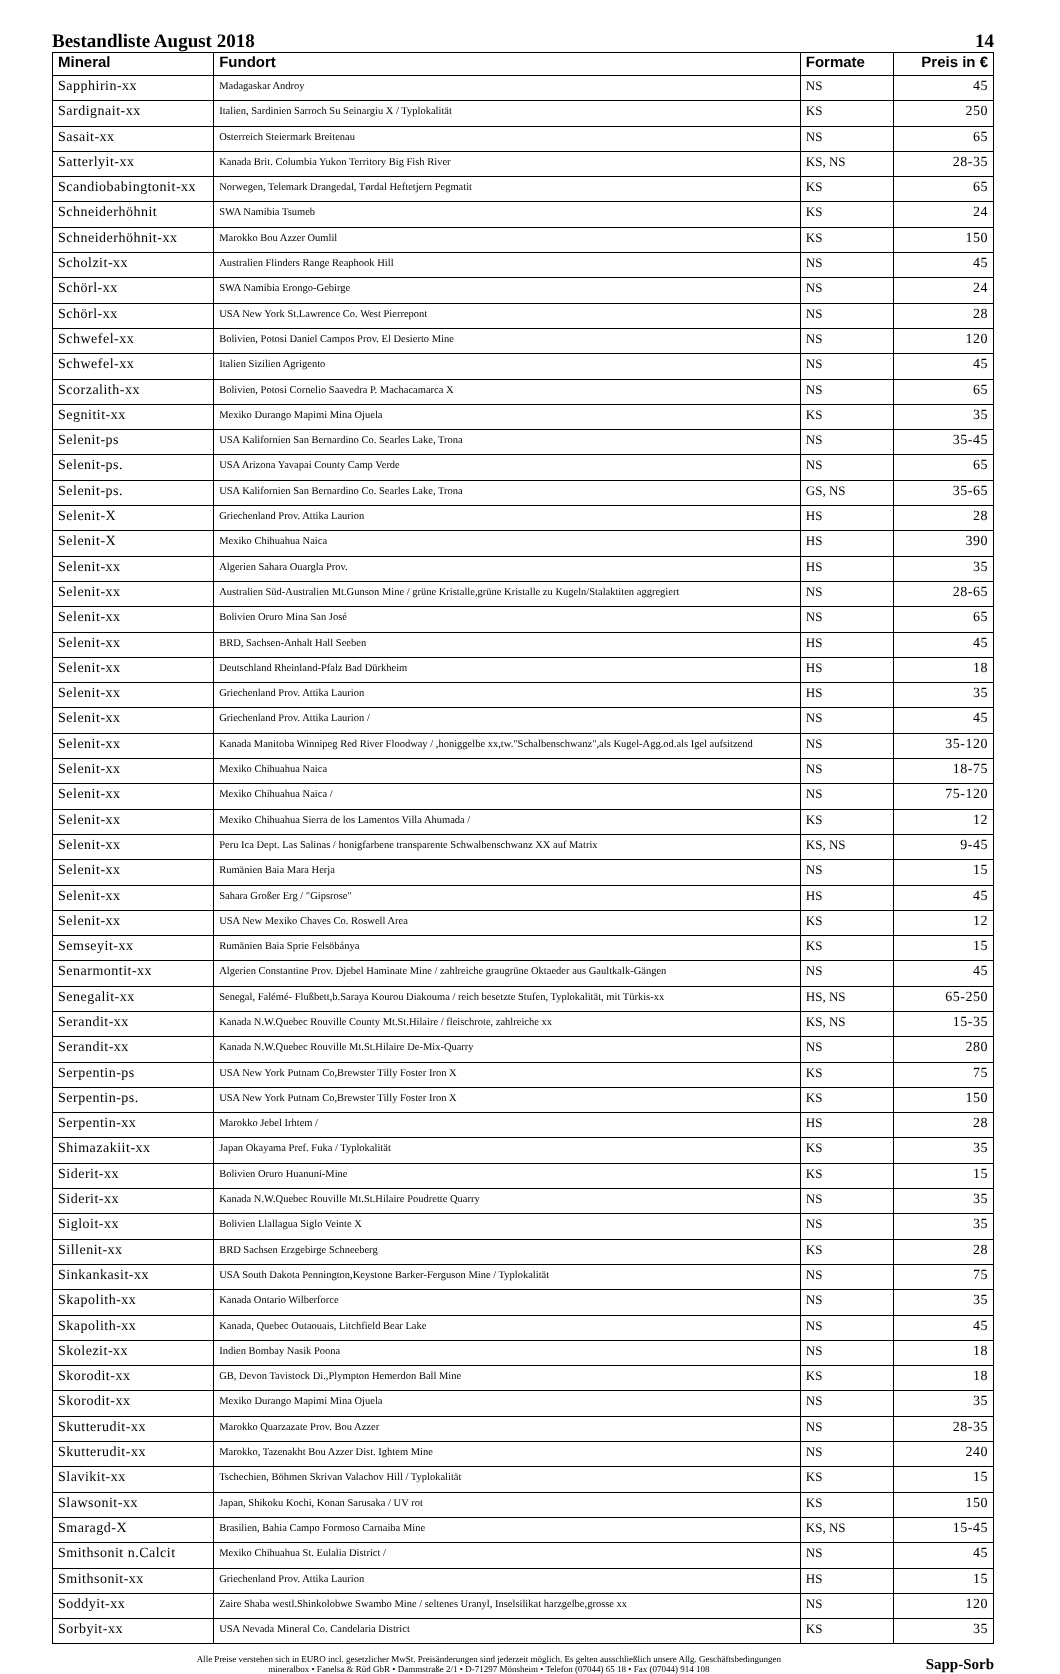Bestandliste August 2018 14
| Mineral | Fundort | Formate | Preis in € |
| --- | --- | --- | --- |
| Sapphirin-xx | Madagaskar Androy | NS | 45 |
| Sardignait-xx | Italien, Sardinien Sarroch Su Seinargiu X / Typlokalität | KS | 250 |
| Sasait-xx | Osterreich Steiermark Breitenau | NS | 65 |
| Satterlyit-xx | Kanada Brit. Columbia Yukon Territory Big Fish River | KS, NS | 28-35 |
| Scandiobabingtonit-xx | Norwegen, Telemark Drangedal, Tørdal Heftetjern Pegmatit | KS | 65 |
| Schneiderhöhnit | SWA Namibia Tsumeb | KS | 24 |
| Schneiderhöhnit-xx | Marokko Bou Azzer Oumlil | KS | 150 |
| Scholzit-xx | Australien Flinders Range Reaphook Hill | NS | 45 |
| Schörl-xx | SWA Namibia Erongo-Gebirge | NS | 24 |
| Schörl-xx | USA New York St.Lawrence Co. West Pierrepont | NS | 28 |
| Schwefel-xx | Bolivien, Potosi Daniel Campos Prov. El Desierto Mine | NS | 120 |
| Schwefel-xx | Italien Sizilien Agrigento | NS | 45 |
| Scorzalith-xx | Bolivien, Potosi Cornelio Saavedra P. Machacamarca X | NS | 65 |
| Segnitit-xx | Mexiko Durango Mapimi Mina Ojuela | KS | 35 |
| Selenit-ps | USA Kalifornien San Bernardino Co. Searles Lake, Trona | NS | 35-45 |
| Selenit-ps. | USA Arizona Yavapai County Camp Verde | NS | 65 |
| Selenit-ps. | USA Kalifornien San Bernardino Co. Searles Lake, Trona | GS, NS | 35-65 |
| Selenit-X | Griechenland Prov. Attika Laurion | HS | 28 |
| Selenit-X | Mexiko Chihuahua Naica | HS | 390 |
| Selenit-xx | Algerien Sahara Ouargla Prov. | HS | 35 |
| Selenit-xx | Australien Süd-Australien Mt.Gunson Mine / grüne Kristalle,grüne Kristalle zu Kugeln/Stalaktiten aggregiert | NS | 28-65 |
| Selenit-xx | Bolivien Oruro Mina San José | NS | 65 |
| Selenit-xx | BRD, Sachsen-Anhalt Hall Seeben | HS | 45 |
| Selenit-xx | Deutschland Rheinland-Pfalz Bad Dürkheim | HS | 18 |
| Selenit-xx | Griechenland Prov. Attika Laurion | HS | 35 |
| Selenit-xx | Griechenland Prov. Attika Laurion / | NS | 45 |
| Selenit-xx | Kanada Manitoba Winnipeg Red River Floodway / ,honiggelbe xx,tw."Schalbenschwanz",als Kugel-Agg.od.als Igel aufsitzend | NS | 35-120 |
| Selenit-xx | Mexiko Chihuahua Naica | NS | 18-75 |
| Selenit-xx | Mexiko Chihuahua Naica / | NS | 75-120 |
| Selenit-xx | Mexiko Chihuahua Sierra de los Lamentos Villa Ahumada / | KS | 12 |
| Selenit-xx | Peru Ica Dept. Las Salinas / honigfarbene transparente Schwalbenschwanz XX auf Matrix | KS, NS | 9-45 |
| Selenit-xx | Rumänien Baia Mara Herja | NS | 15 |
| Selenit-xx | Sahara Großer Erg / "Gipsrose" | HS | 45 |
| Selenit-xx | USA New Mexiko Chaves Co. Roswell Area | KS | 12 |
| Semseyit-xx | Rumänien Baia Sprie Felsöbánya | KS | 15 |
| Senarmontit-xx | Algerien Constantine Prov. Djebel Haminate Mine / zahlreiche graugrüne Oktaeder aus Gaultkalk-Gängen | NS | 45 |
| Senegalit-xx | Senegal, Falémé- Flußbett,b.Saraya Kourou Diakouma / reich besetzte Stufen, Typlokalität, mit Türkis-xx | HS, NS | 65-250 |
| Serandit-xx | Kanada N.W.Quebec Rouville County Mt.St.Hilaire / fleischrote, zahlreiche xx | KS, NS | 15-35 |
| Serandit-xx | Kanada N.W.Quebec Rouville Mt.St.Hilaire De-Mix-Quarry | NS | 280 |
| Serpentin-ps | USA New York Putnam Co,Brewster Tilly Foster Iron X | KS | 75 |
| Serpentin-ps. | USA New York Putnam Co,Brewster Tilly Foster Iron X | KS | 150 |
| Serpentin-xx | Marokko Jebel Irhtem / | HS | 28 |
| Shimazakiit-xx | Japan Okayama Pref. Fuka / Typlokalität | KS | 35 |
| Siderit-xx | Bolivien Oruro Huanuni-Mine | KS | 15 |
| Siderit-xx | Kanada N.W.Quebec Rouville Mt.St.Hilaire Poudrette Quarry | NS | 35 |
| Sigloit-xx | Bolivien Llallagua Siglo Veinte X | NS | 35 |
| Sillenit-xx | BRD Sachsen Erzgebirge Schneeberg | KS | 28 |
| Sinkankasit-xx | USA South Dakota Pennington,Keystone Barker-Ferguson Mine / Typlokalität | NS | 75 |
| Skapolith-xx | Kanada Ontario Wilberforce | NS | 35 |
| Skapolith-xx | Kanada, Quebec Outaouais, Litchfield Bear Lake | NS | 45 |
| Skolezit-xx | Indien Bombay Nasik Poona | NS | 18 |
| Skorodit-xx | GB, Devon Tavistock Di.,Plympton Hemerdon Ball Mine | KS | 18 |
| Skorodit-xx | Mexiko Durango Mapimi Mina Ojuela | NS | 35 |
| Skutterudit-xx | Marokko Quarzazate Prov. Bou Azzer | NS | 28-35 |
| Skutterudit-xx | Marokko, Tazenakht Bou Azzer Dist. Ightem Mine | NS | 240 |
| Slavikit-xx | Tschechien, Böhmen Skrivan Valachov Hill / Typlokalität | KS | 15 |
| Slawsonit-xx | Japan, Shikoku Kochi, Konan Sarusaka / UV rot | KS | 150 |
| Smaragd-X | Brasilien, Bahia Campo Formoso Carnaiba Mine | KS, NS | 15-45 |
| Smithsonit n.Calcit | Mexiko Chihuahua St. Eulalia District / | NS | 45 |
| Smithsonit-xx | Griechenland Prov. Attika Laurion | HS | 15 |
| Soddyit-xx | Zaire Shaba westl.Shinkolobwe Swambo Mine / seltenes Uranyl, Inselsilikat harzgelbe,grosse xx | NS | 120 |
| Sorbyit-xx | USA Nevada Mineral Co. Candelaria District | KS | 35 |
Alle Preise verstehen sich in EURO incl. gesetzlicher MwSt. Preisänderungen sind jederzeit möglich. Es gelten ausschließlich unsere Allg. Geschäftsbedingungen
mineralbox • Fanelsa & Rüd GbR • Dammstraße 2/1 • D-71297 Mönsheim • Telefon (07044) 65 18 • Fax (07044) 914 108
Sapp-Sorb